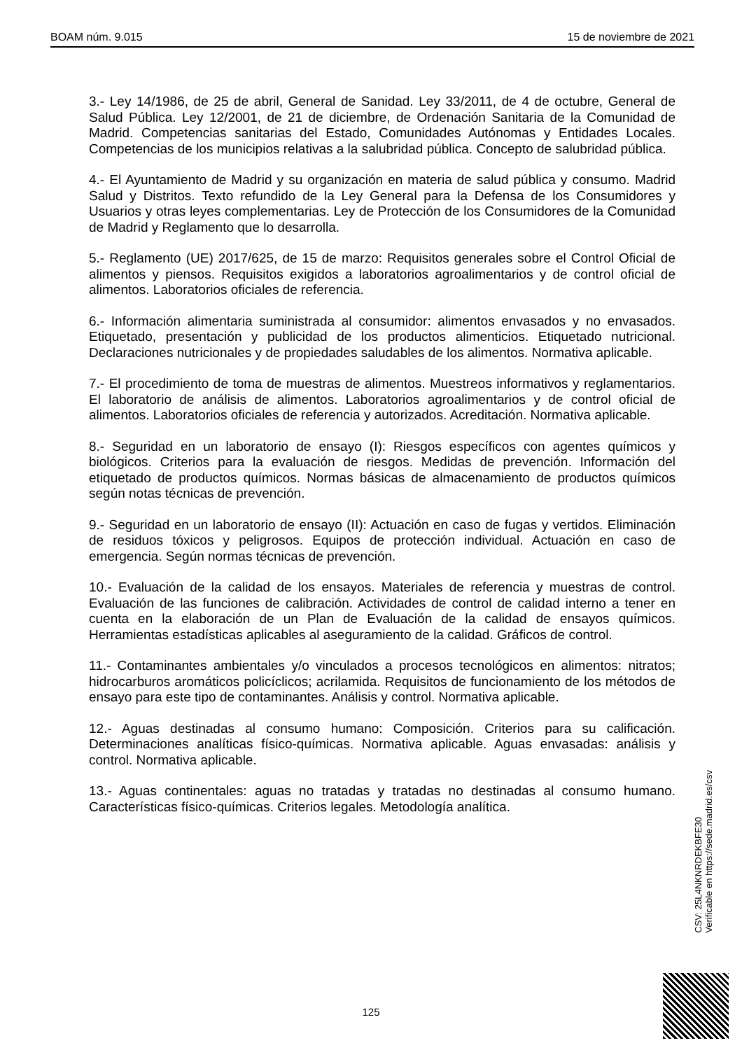BOAM núm. 9.015 15 de noviembre de 2021
3.- Ley 14/1986, de 25 de abril, General de Sanidad. Ley 33/2011, de 4 de octubre, General de Salud Pública. Ley 12/2001, de 21 de diciembre, de Ordenación Sanitaria de la Comunidad de Madrid. Competencias sanitarias del Estado, Comunidades Autónomas y Entidades Locales. Competencias de los municipios relativas a la salubridad pública. Concepto de salubridad pública.
4.- El Ayuntamiento de Madrid y su organización en materia de salud pública y consumo. Madrid Salud y Distritos. Texto refundido de la Ley General para la Defensa de los Consumidores y Usuarios y otras leyes complementarias. Ley de Protección de los Consumidores de la Comunidad de Madrid y Reglamento que lo desarrolla.
5.- Reglamento (UE) 2017/625, de 15 de marzo: Requisitos generales sobre el Control Oficial de alimentos y piensos. Requisitos exigidos a laboratorios agroalimentarios y de control oficial de alimentos. Laboratorios oficiales de referencia.
6.- Información alimentaria suministrada al consumidor: alimentos envasados y no envasados. Etiquetado, presentación y publicidad de los productos alimenticios. Etiquetado nutricional. Declaraciones nutricionales y de propiedades saludables de los alimentos. Normativa aplicable.
7.- El procedimiento de toma de muestras de alimentos. Muestreos informativos y reglamentarios. El laboratorio de análisis de alimentos. Laboratorios agroalimentarios y de control oficial de alimentos. Laboratorios oficiales de referencia y autorizados. Acreditación. Normativa aplicable.
8.- Seguridad en un laboratorio de ensayo (I): Riesgos específicos con agentes químicos y biológicos. Criterios para la evaluación de riesgos. Medidas de prevención. Información del etiquetado de productos químicos. Normas básicas de almacenamiento de productos químicos según notas técnicas de prevención.
9.- Seguridad en un laboratorio de ensayo (II): Actuación en caso de fugas y vertidos. Eliminación de residuos tóxicos y peligrosos. Equipos de protección individual. Actuación en caso de emergencia. Según normas técnicas de prevención.
10.- Evaluación de la calidad de los ensayos. Materiales de referencia y muestras de control. Evaluación de las funciones de calibración. Actividades de control de calidad interno a tener en cuenta en la elaboración de un Plan de Evaluación de la calidad de ensayos químicos. Herramientas estadísticas aplicables al aseguramiento de la calidad. Gráficos de control.
11.- Contaminantes ambientales y/o vinculados a procesos tecnológicos en alimentos: nitratos; hidrocarburos aromáticos policíclicos; acrilamida. Requisitos de funcionamiento de los métodos de ensayo para este tipo de contaminantes. Análisis y control. Normativa aplicable.
12.- Aguas destinadas al consumo humano: Composición. Criterios para su calificación. Determinaciones analíticas físico-químicas. Normativa aplicable. Aguas envasadas: análisis y control. Normativa aplicable.
13.- Aguas continentales: aguas no tratadas y tratadas no destinadas al consumo humano. Características físico-químicas. Criterios legales. Metodología analítica.
CSV: 25L4NKNRDEKBFE30
Verificable en https://sede.madrid.es/csv
125